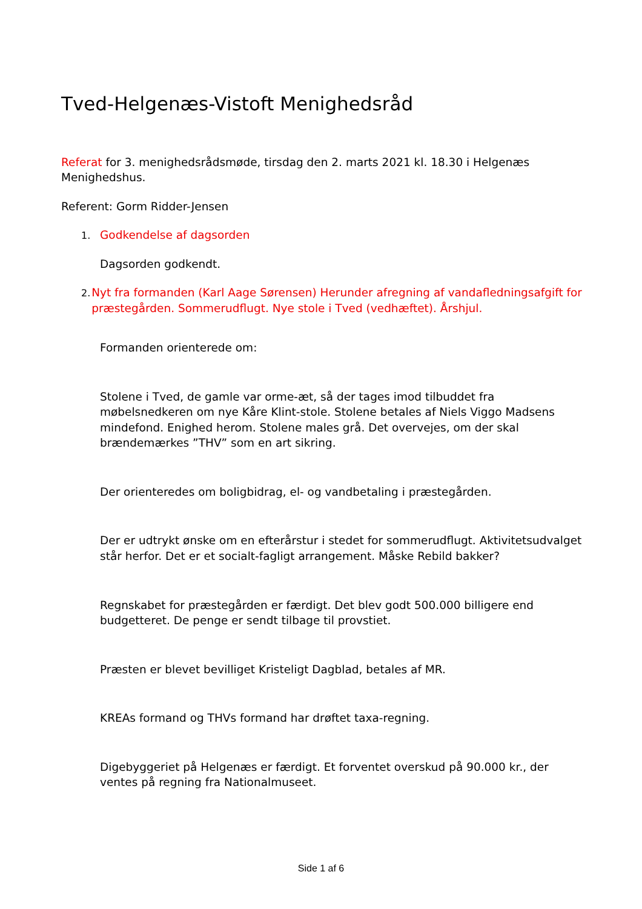Tved-Helgenæs-Vistoft Menighedsråd
Referat for 3. menighedsrådsmøde, tirsdag den 2. marts 2021 kl. 18.30 i Helgenæs Menighedshus.
Referent: Gorm Ridder-Jensen
1.
Godkendelse af dagsorden
Dagsorden godkendt.
2.
Nyt fra formanden (Karl Aage Sørensen) Herunder afregning af vandafledningsafgift for præstegården. Sommerudflugt. Nye stole i Tved (vedhæftet). Årshjul.
Formanden orienterede om:
Stolene i Tved, de gamle var orme-æt, så der tages imod tilbuddet fra møbelsnedkeren om nye Kåre Klint-stole. Stolene betales af Niels Viggo Madsens mindefond. Enighed herom. Stolene males grå. Det overvejes, om der skal brændemærkes ”THV” som en art sikring.
Der orienteredes om boligbidrag, el- og vandbetaling i præstegården.
Der er udtrykt ønske om en efterårstur i stedet for sommerudflugt. Aktivitetsudvalget står herfor. Det er et socialt-fagligt arrangement. Måske Rebild bakker?
Regnskabet for præstegården er færdigt. Det blev godt 500.000 billigere end budgetteret. De penge er sendt tilbage til provstiet.
Præsten er blevet bevilliget Kristeligt Dagblad, betales af MR.
KREAs formand og THVs formand har drøftet taxa-regning.
Digebyggeriet på Helgenæs er færdigt. Et forventet overskud på 90.000 kr., der ventes på regning fra Nationalmuseet.
Side 1 af 6